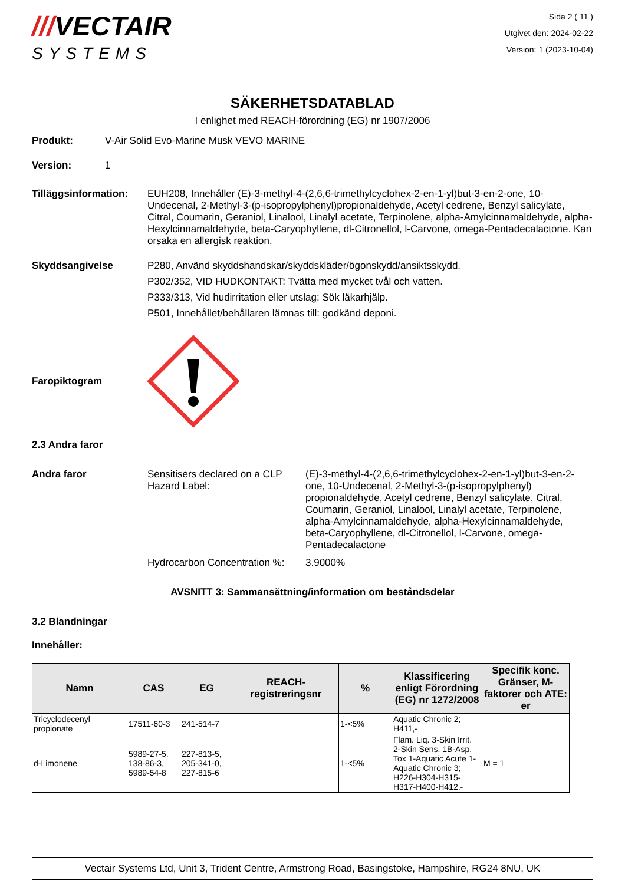///VECTAIR
SYSTEMS
Sida 2 ( 11 )
Utgivet den: 2024-02-22
Version: 1 (2023-10-04)
SÄKERHETSDATABLAD
I enlighet med REACH-förordning (EG) nr 1907/2006
Produkt: V-Air Solid Evo-Marine Musk VEVO MARINE
Version: 1
Tilläggsinformation:
EUH208, Innehåller (E)-3-methyl-4-(2,6,6-trimethylcyclohex-2-en-1-yl)but-3-en-2-one, 10-Undecenal, 2-Methyl-3-(p-isopropylphenyl)propionaldehyde, Acetyl cedrene, Benzyl salicylate, Citral, Coumarin, Geraniol, Linalool, Linalyl acetate, Terpinolene, alpha-Amylcinnamaldehyde, alpha-Hexylcinnamaldehyde, beta-Caryophyllene, dl-Citronellol, l-Carvone, omega-Pentadecalactone. Kan orsaka en allergisk reaktion.
Skyddsangivelse P280, Använd skyddshandskar/skyddskläder/ögonskydd/ansiktsskydd.
P302/352, VID HUDKONTAKT: Tvätta med mycket tvål och vatten.
P333/313, Vid hudirritation eller utslag: Sök läkarhjälp.
P501, Innehållet/behållaren lämnas till: godkänd deponi.
Faropiktogram
2.3 Andra faror
Andra faror Sensitisers declared on a CLP Hazard Label:
(E)-3-methyl-4-(2,6,6-trimethylcyclohex-2-en-1-yl)but-3-en-2-one, 10-Undecenal, 2-Methyl-3-(p-isopropylphenyl) propionaldehyde, Acetyl cedrene, Benzyl salicylate, Citral, Coumarin, Geraniol, Linalool, Linalyl acetate, Terpinolene, alpha-Amylcinnamaldehyde, alpha-Hexylcinnamaldehyde, beta-Caryophyllene, dl-Citronellol, l-Carvone, omega-Pentadecalactone
Hydrocarbon Concentration %:
3.9000%
AVSNITT 3: Sammansättning/information om beståndsdelar
3.2 Blandningar
Innehåller:
| Namn | CAS | EG | REACH-registreringsnr | % | Klassificering enligt Förordning (EG) nr 1272/2008 | Specifik konc. Gränser, M-faktorer och ATE: er |
| --- | --- | --- | --- | --- | --- | --- |
| Tricyclodecenyl propionate | 17511-60-3 | 241-514-7 | | 1-<5% | Aquatic Chronic 2; H411,- | |
| d-Limonene | 5989-27-5, 138-86-3, 5989-54-8 | 227-813-5, 205-341-0, 227-815-6 | | 1-<5% | Flam. Liq. 3-Skin Irrit. 2-Skin Sens. 1B-Asp. Tox 1-Aquatic Acute 1-Aquatic Chronic 3; H226-H304-H315-H317-H400-H412,- | M = 1 |
Vectair Systems Ltd, Unit 3, Trident Centre, Armstrong Road, Basingstoke, Hampshire, RG24 8NU, UK